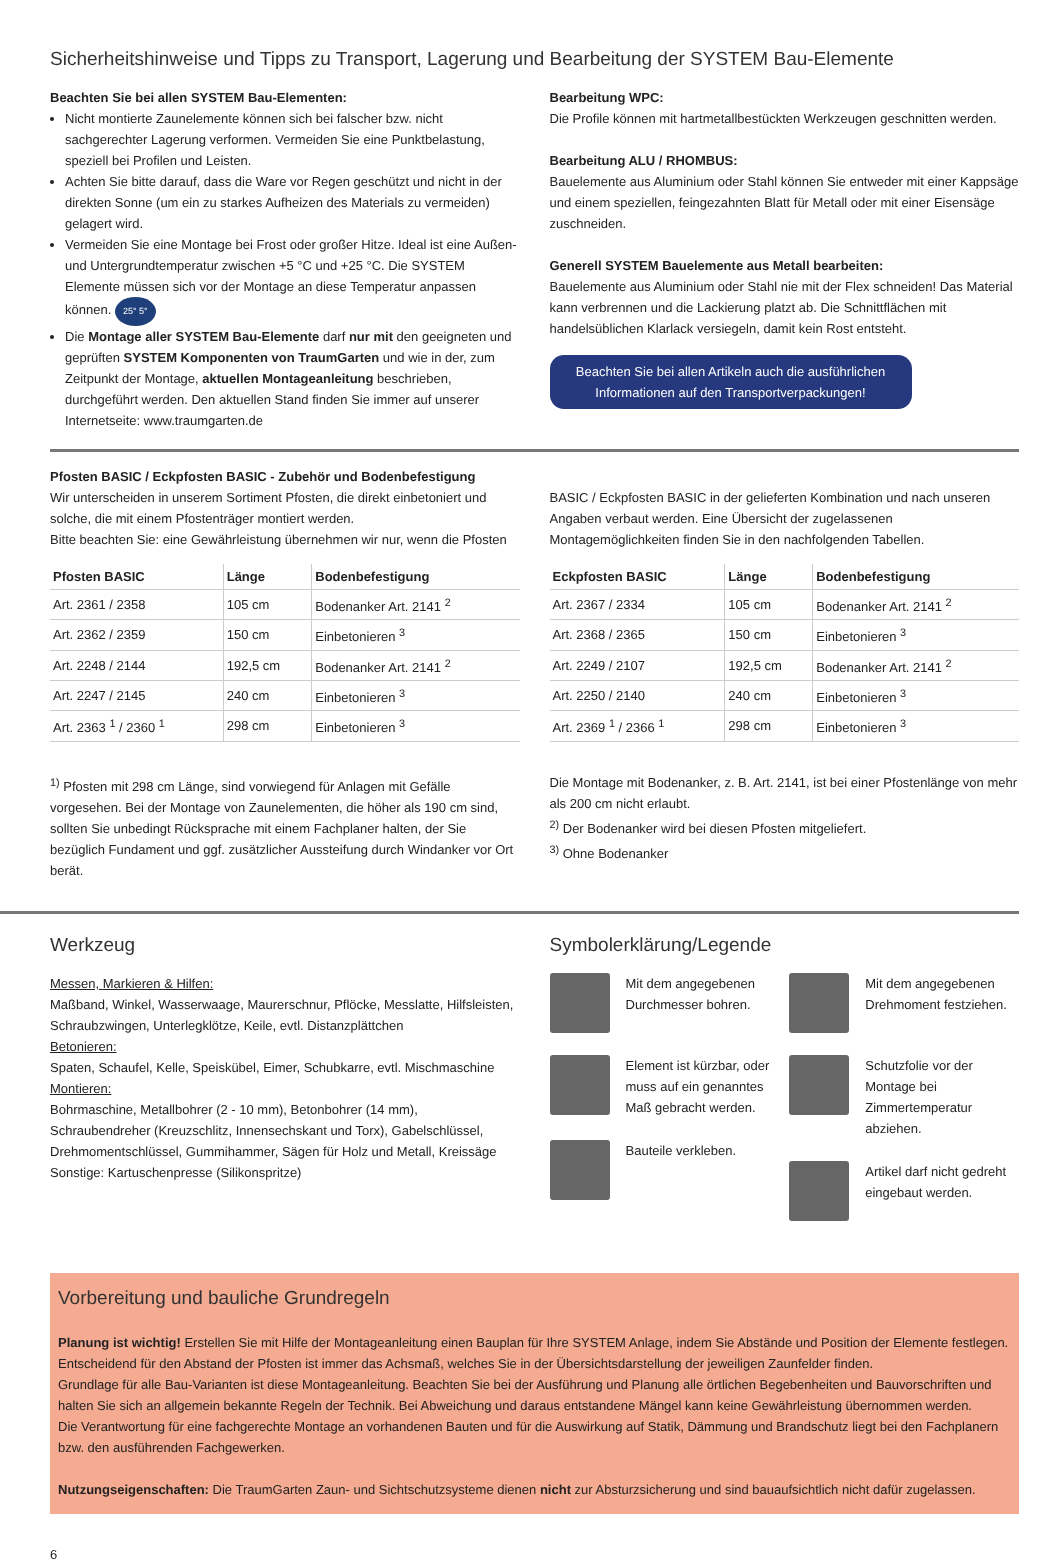Sicherheitshinweise und Tipps zu Transport, Lagerung und Bearbeitung der SYSTEM Bau-Elemente
Beachten Sie bei allen SYSTEM Bau-Elementen:
Nicht montierte Zaunelemente können sich bei falscher bzw. nicht sachgerechter Lagerung verformen. Vermeiden Sie eine Punktbelastung, speziell bei Profilen und Leisten.
Achten Sie bitte darauf, dass die Ware vor Regen geschützt und nicht in der direkten Sonne (um ein zu starkes Aufheizen des Materials zu vermeiden) gelagert wird.
Vermeiden Sie eine Montage bei Frost oder großer Hitze. Ideal ist eine Außen- und Untergrundtemperatur zwischen +5 °C und +25 °C. Die SYSTEM Elemente müssen sich vor der Montage an diese Temperatur anpassen können. 25° 5°
Die Montage aller SYSTEM Bau-Elemente darf nur mit den geeigneten und geprüften SYSTEM Komponenten von TraumGarten und wie in der, zum Zeitpunkt der Montage, aktuellen Montageanleitung beschrieben, durchgeführt werden. Den aktuellen Stand finden Sie immer auf unserer Internetseite: www.traumgarten.de
Bearbeitung WPC:
Die Profile können mit hartmetallbestückten Werkzeugen geschnitten werden.
Bearbeitung ALU / RHOMBUS:
Bauelemente aus Aluminium oder Stahl können Sie entweder mit einer Kappsäge und einem speziellen, feingezahnten Blatt für Metall oder mit einer Eisensäge zuschneiden.
Generell SYSTEM Bauelemente aus Metall bearbeiten:
Bauelemente aus Aluminium oder Stahl nie mit der Flex schneiden! Das Material kann verbrennen und die Lackierung platzt ab. Die Schnittflächen mit handelsüblichen Klarlack versiegeln, damit kein Rost entsteht.
Beachten Sie bei allen Artikeln auch die ausführlichen Informationen auf den Transportverpackungen!
Pfosten BASIC / Eckpfosten BASIC - Zubehör und Bodenbefestigung
Wir unterscheiden in unserem Sortiment Pfosten, die direkt einbetoniert und solche, die mit einem Pfostenträger montiert werden.
Bitte beachten Sie: eine Gewährleistung übernehmen wir nur, wenn die Pfosten
| Pfosten BASIC | Länge | Bodenbefestigung |
| --- | --- | --- |
| Art. 2361 / 2358 | 105 cm | Bodenanker Art. 2141 <sup>2</sup> |
| Art. 2362 / 2359 | 150 cm | Einbetonieren <sup>3</sup> |
| Art. 2248 / 2144 | 192,5 cm | Bodenanker Art. 2141 <sup>2</sup> |
| Art. 2247 / 2145 | 240 cm | Einbetonieren <sup>3</sup> |
| Art. 2363 <sup>1</sup> / 2360 <sup>1</sup> | 298 cm | Einbetonieren <sup>3</sup> |
<sup>1)</sup> Pfosten mit 298 cm Länge, sind vorwiegend für Anlagen mit Gefälle vorgesehen. Bei der Montage von Zaunelementen, die höher als 190 cm sind, sollten Sie unbedingt Rücksprache mit einem Fachplaner halten, der Sie bezüglich Fundament und ggf. zusätzlicher Aussteifung durch Windanker vor Ort berät.
BASIC / Eckpfosten BASIC in der gelieferten Kombination und nach unseren Angaben verbaut werden. Eine Übersicht der zugelassenen Montagemöglichkeiten finden Sie in den nachfolgenden Tabellen.
| Eckpfosten BASIC | Länge | Bodenbefestigung |
| --- | --- | --- |
| Art. 2367 / 2334 | 105 cm | Bodenanker Art. 2141 <sup>2</sup> |
| Art. 2368 / 2365 | 150 cm | Einbetonieren <sup>3</sup> |
| Art. 2249 / 2107 | 192,5 cm | Bodenanker Art. 2141 <sup>2</sup> |
| Art. 2250 / 2140 | 240 cm | Einbetonieren <sup>3</sup> |
| Art. 2369 <sup>1</sup> / 2366 <sup>1</sup> | 298 cm | Einbetonieren <sup>3</sup> |
Die Montage mit Bodenanker, z. B. Art. 2141, ist bei einer Pfostenlänge von mehr als 200 cm nicht erlaubt.
<sup>2)</sup> Der Bodenanker wird bei diesen Pfosten mitgeliefert.
<sup>3)</sup> Ohne Bodenanker
Werkzeug
Messen, Markieren & Hilfen:
Maßband, Winkel, Wasserwaage, Maurerschnur, Pflöcke, Messlatte, Hilfsleisten, Schraubzwingen, Unterlegklötze, Keile, evtl. Distanzplättchen
Betonieren:
Spaten, Schaufel, Kelle, Speiskübel, Eimer, Schubkarre, evtl. Mischmaschine
Montieren:
Bohrmaschine, Metallbohrer (2 - 10 mm), Betonbohrer (14 mm), Schraubendreher (Kreuzschlitz, Innensechskant und Torx), Gabelschlüssel, Drehmomentschlüssel, Gummihammer, Sägen für Holz und Metall, Kreissäge
Sonstige: Kartuschenpresse (Silikonspritze)
Symbolerklärung/Legende
Mit dem angegebenen Durchmesser bohren.
Element ist kürzbar, oder muss auf ein genanntes Maß gebracht werden.
Bauteile verkleben.
Mit dem angegebenen Drehmoment festziehen.
Schutzfolie vor der Montage bei Zimmertemperatur abziehen.
Artikel darf nicht gedreht eingebaut werden.
Vorbereitung und bauliche Grundregeln
Planung ist wichtig! Erstellen Sie mit Hilfe der Montageanleitung einen Bauplan für Ihre SYSTEM Anlage, indem Sie Abstände und Position der Elemente festlegen. Entscheidend für den Abstand der Pfosten ist immer das Achsmaß, welches Sie in der Übersichtsdarstellung der jeweiligen Zaunfelder finden.
Grundlage für alle Bau-Varianten ist diese Montageanleitung. Beachten Sie bei der Ausführung und Planung alle örtlichen Begebenheiten und Bauvorschriften und halten Sie sich an allgemein bekannte Regeln der Technik. Bei Abweichung und daraus entstandene Mängel kann keine Gewährleistung übernommen werden.
Die Verantwortung für eine fachgerechte Montage an vorhandenen Bauten und für die Auswirkung auf Statik, Dämmung und Brandschutz liegt bei den Fachplanern bzw. den ausführenden Fachgewerken.
Nutzungseigenschaften: Die TraumGarten Zaun- und Sichtschutzsysteme dienen nicht zur Absturzsicherung und sind bauaufsichtlich nicht dafür zugelassen.
6